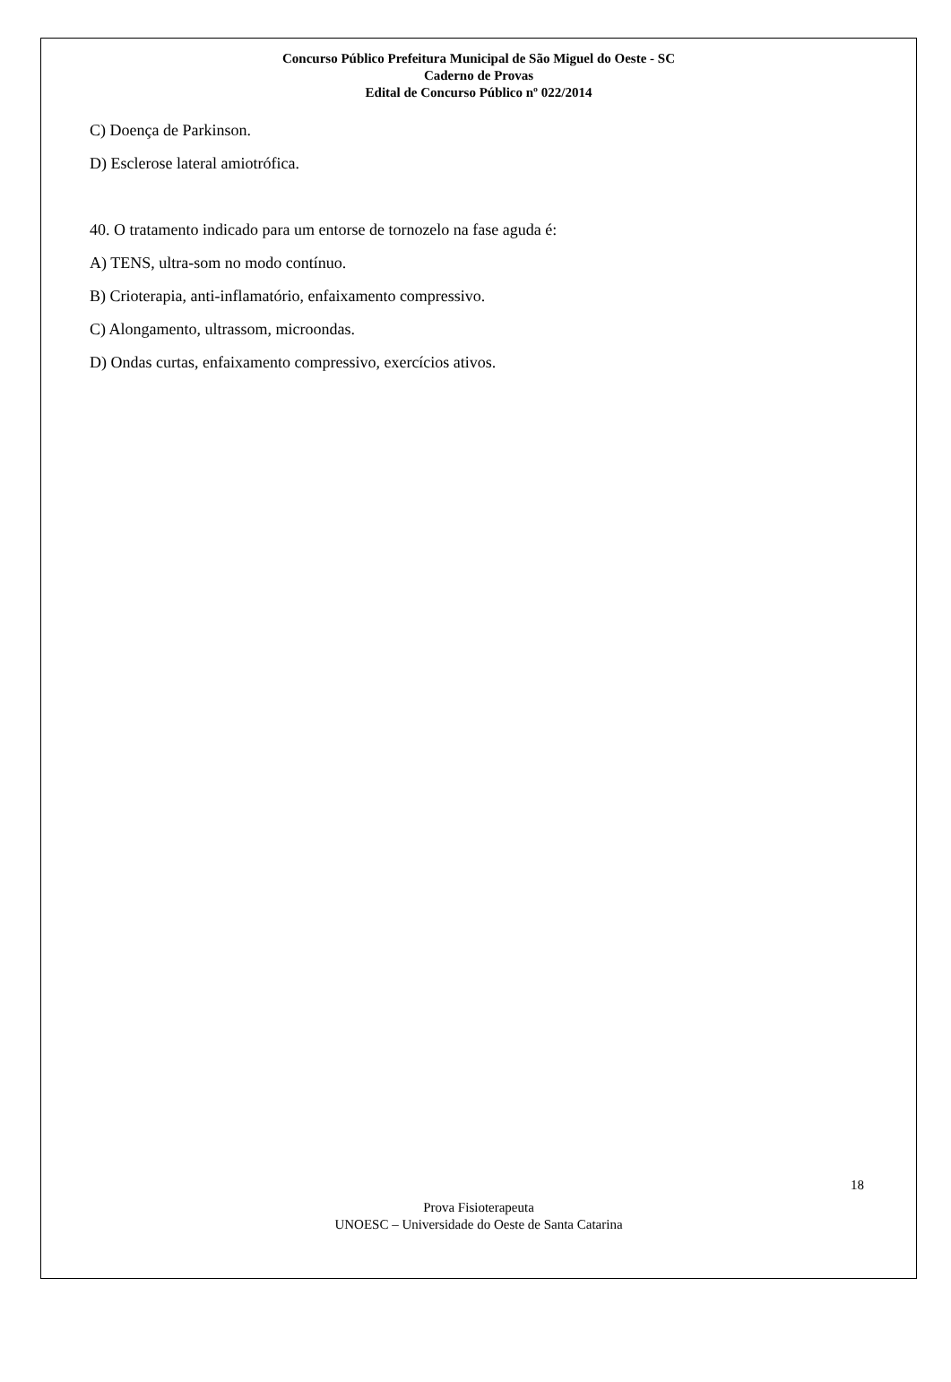Concurso Público Prefeitura Municipal de São Miguel do Oeste - SC
Caderno de Provas
Edital de Concurso Público nº 022/2014
C) Doença de Parkinson.
D) Esclerose lateral amiotrófica.
40. O tratamento indicado para um entorse de tornozelo na fase aguda é:
A) TENS, ultra-som no modo contínuo.
B) Crioterapia, anti-inflamatório, enfaixamento compressivo.
C) Alongamento, ultrassom, microondas.
D) Ondas curtas, enfaixamento compressivo, exercícios ativos.
18
Prova Fisioterapeuta
UNOESC – Universidade do Oeste de Santa Catarina